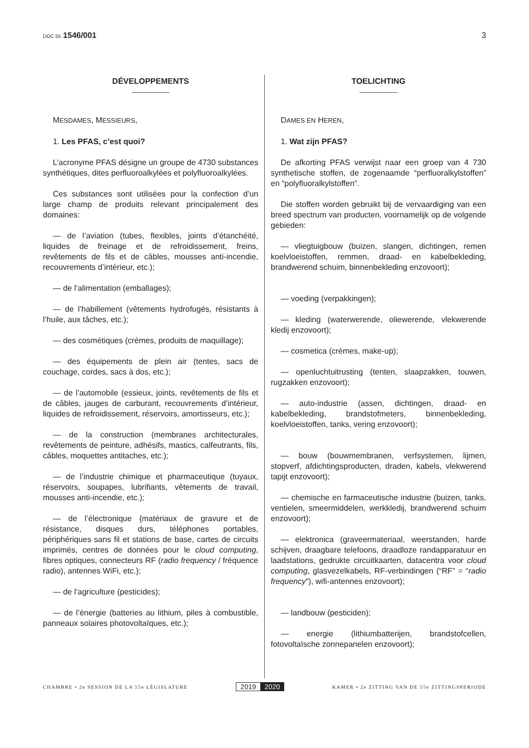DOC 55 1546/001 3
DÉVELOPPEMENTS
MESDAMES, MESSIEURS,
1. Les PFAS, c’est quoi?
L’acronyme PFAS désigne un groupe de 4730 substances synthétiques, dites perfluoroalkylées et polyfluoroalkylées.
Ces substances sont utilisées pour la confection d’un large champ de produits relevant principalement des domaines:
— de l’aviation (tubes, flexibles, joints d’étanchéité, liquides de freinage et de refroidissement, freins, revêtements de fils et de câbles, mousses anti-incendie, recouvrements d’intérieur, etc.);
— de l’alimentation (emballages);
— de l’habillement (vêtements hydrofugés, résistants à l’huile, aux tâches, etc.);
— des cosmétiques (crèmes, produits de maquillage);
— des équipements de plein air (tentes, sacs de couchage, cordes, sacs à dos, etc.);
— de l’automobile (essieux, joints, revêtements de fils et de câbles, jauges de carburant, recouvrements d’intérieur, liquides de refroidissement, réservoirs, amortisseurs, etc.);
— de la construction (membranes architecturales, revêtements de peinture, adhésifs, mastics, calfeutrants, fils, câbles, moquettes antitaches, etc.);
— de l’industrie chimique et pharmaceutique (tuyaux, réservoirs, soupapes, lubrifiants, vêtements de travail, mousses anti-incendie, etc.);
— de l’électronique {matériaux de gravure et de résistance, disques durs, téléphones portables, périphériques sans fil et stations de base, cartes de circuits imprimés, centres de données pour le cloud computing, fibres optiques, connecteurs RF (radio frequency / fréquence radio), antennes WiFi, etc.};
— de l’agriculture (pesticides);
— de l’énergie (batteries au lithium, piles à combustible, panneaux solaires photovoltaïques, etc.);
TOELICHTING
DAMES EN HEREN,
1. Wat zijn PFAS?
De afkorting PFAS verwijst naar een groep van 4 730 synthetische stoffen, de zogenaamde “perfluoralkylstoffen” en “polyfluoralkylstoffen”.
Die stoffen worden gebruikt bij de vervaardiging van een breed spectrum van producten, voornamelijk op de volgende gebieden:
— vliegtuigbouw (buizen, slangen, dichtingen, remen koelvloeistoffen, remmen, draad- en kabelbekleding, brandwerend schuim, binnenbekleding enzovoort);
— voeding (verpakkingen);
— kleding (waterwerende, oliewerende, vlekwerende kledij enzovoort);
— cosmetica (crèmes, make-up);
— openluchtuitrusting (tenten, slaapzakken, touwen, rugzakken enzovoort);
— auto-industrie (assen, dichtingen, draad- en kabelbekleding, brandstofmeters, binnenbekleding, koelvloeistoffen, tanks, vering enzovoort);
— bouw (bouwmembranen, verfsystemen, lijmen, stopverf, afdichtingsproducten, draden, kabels, vlekwerend tapijt enzovoort);
— chemische en farmaceutische industrie (buizen, tanks, ventielen, smeermiddelen, werkkledij, brandwerend schuim enzovoort);
— elektronica (graveermateriaal, weerstanden, harde schijven, draagbare telefoons, draadloze randapparatuur en laadstations, gedrukte circuitkaarten, datacentra voor cloud computing, glasvezelkabels, RF-verbindingen (“RF” = “radio frequency”), wifi-antennes enzovoort);
— landbouw (pesticiden);
— energie (lithiumbatterijen, brandstofcellen, fotovoltaïsche zonnepanelen enzovoort);
CHAMBRE • 2e SESSION DE LA 55e LÉGISLATURE
2019 2020
KAMER • 2e ZITTING VAN DE 55e ZITTINGSPERIODE